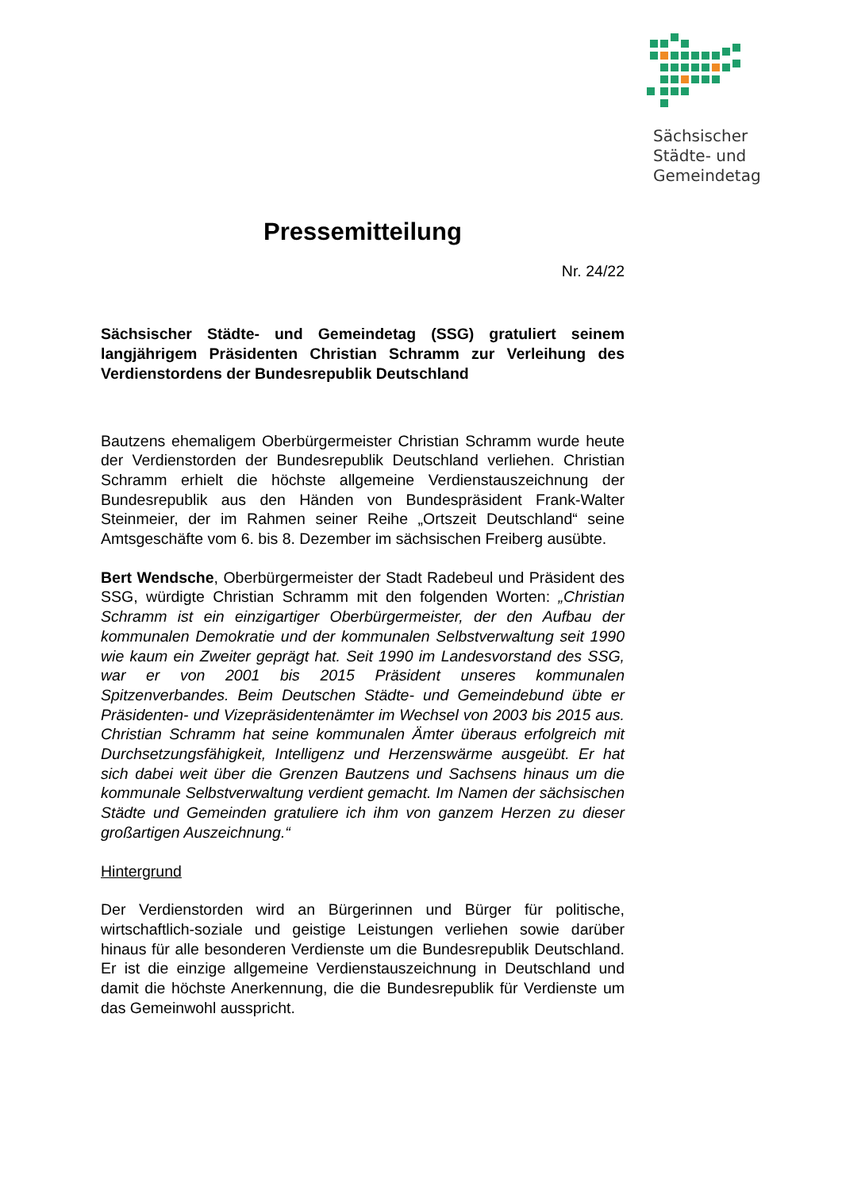Sächsischer
Städte- und
Gemeindetag
Pressemitteilung
Nr. 24/22
Sächsischer Städte- und Gemeindetag (SSG) gratuliert seinem langjährigem Präsidenten Christian Schramm zur Verleihung des Verdienstordens der Bundesrepublik Deutschland
Bautzens ehemaligem Oberbürgermeister Christian Schramm wurde heute der Verdienstorden der Bundesrepublik Deutschland verliehen. Christian Schramm erhielt die höchste allgemeine Verdienstauszeichnung der Bundesrepublik aus den Händen von Bundespräsident Frank-Walter Steinmeier, der im Rahmen seiner Reihe „Ortszeit Deutschland“ seine Amtsgeschäfte vom 6. bis 8. Dezember im sächsischen Freiberg ausübte.
Bert Wendsche, Oberbürgermeister der Stadt Radebeul und Präsident des SSG, würdigte Christian Schramm mit den folgenden Worten: „Christian Schramm ist ein einzigartiger Oberbürgermeister, der den Aufbau der kommunalen Demokratie und der kommunalen Selbstverwaltung seit 1990 wie kaum ein Zweiter geprägt hat. Seit 1990 im Landesvorstand des SSG, war er von 2001 bis 2015 Präsident unseres kommunalen Spitzenverbandes. Beim Deutschen Städte- und Gemeindebund übte er Präsidenten- und Vizepräsidentenämter im Wechsel von 2003 bis 2015 aus. Christian Schramm hat seine kommunalen Ämter überaus erfolgreich mit Durchsetzungsfähigkeit, Intelligenz und Herzenswärme ausgeübt. Er hat sich dabei weit über die Grenzen Bautzens und Sachsens hinaus um die kommunale Selbstverwaltung verdient gemacht. Im Namen der sächsischen Städte und Gemeinden gratuliere ich ihm von ganzem Herzen zu dieser großartigen Auszeichnung.“
Hintergrund
Der Verdienstorden wird an Bürgerinnen und Bürger für politische, wirtschaftlich-soziale und geistige Leistungen verliehen sowie darüber hinaus für alle besonderen Verdienste um die Bundesrepublik Deutschland. Er ist die einzige allgemeine Verdienstauszeichnung in Deutschland und damit die höchste Anerkennung, die die Bundesrepublik für Verdienste um das Gemeinwohl ausspricht.